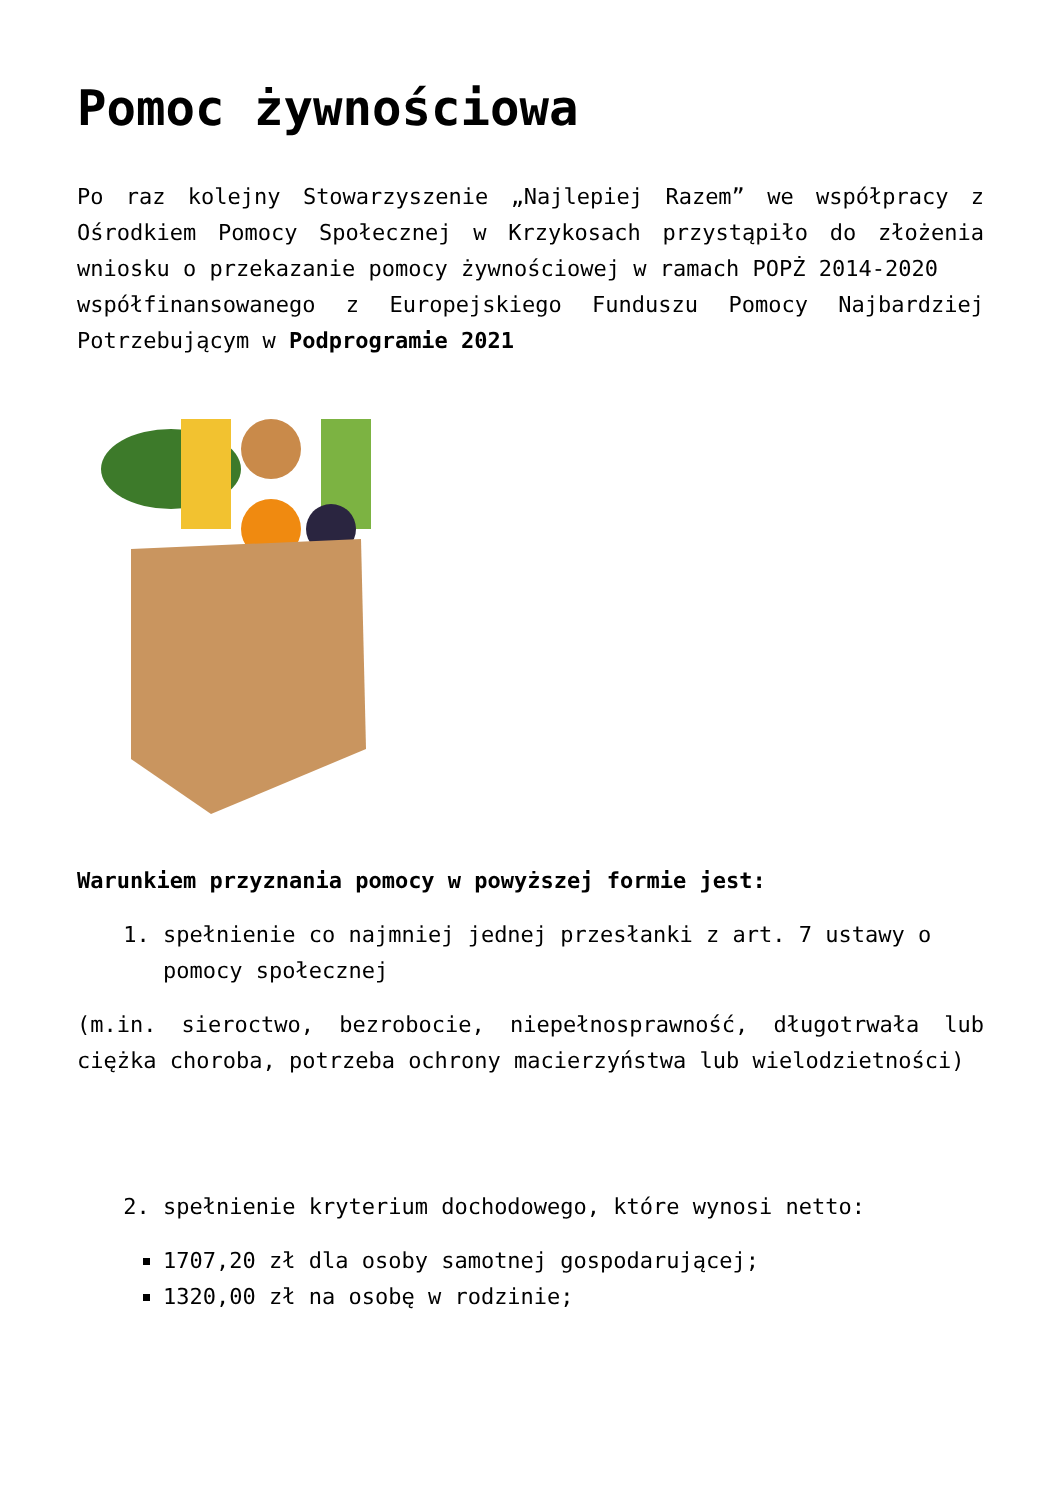Pomoc żywnościowa
Po raz kolejny Stowarzyszenie „Najlepiej Razem” we współpracy z Ośrodkiem Pomocy Społecznej w Krzykosach przystąpiło do złożenia wniosku o przekazanie pomocy żywnościowej w ramach POPŻ 2014-2020
współfinansowanego z Europejskiego Funduszu Pomocy Najbardziej Potrzebującym w Podprogramie 2021
Warunkiem przyznania pomocy w powyższej formie jest:
1. spełnienie co najmniej jednej przesłanki z art. 7 ustawy o pomocy społecznej
(m.in. sieroctwo, bezrobocie, niepełnosprawność, długotrwała lub ciężka choroba, potrzeba ochrony macierzyństwa lub wielodzietności)
2. spełnienie kryterium dochodowego, które wynosi netto:
1707,20 zł dla osoby samotnej gospodarującej;
1320,00 zł na osobę w rodzinie;